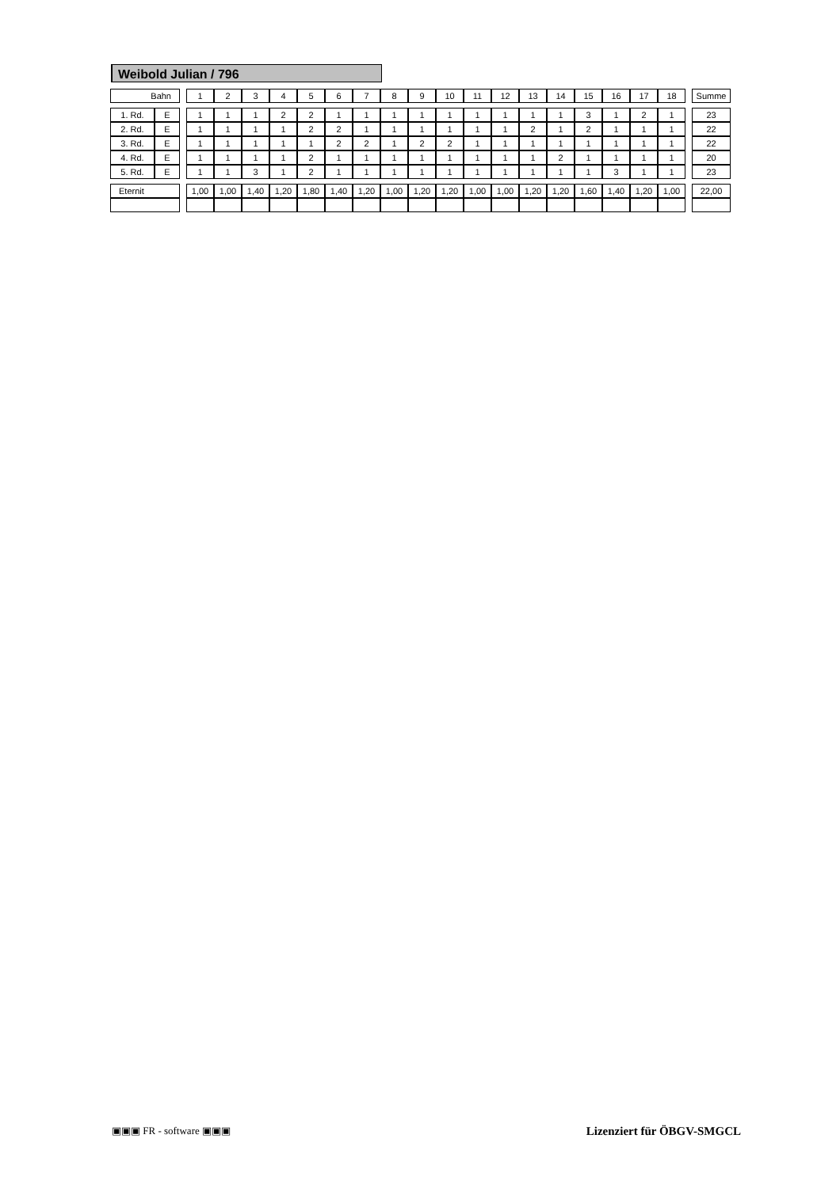Weibold Julian / 796
| Bahn | | | 1 | 2 | 3 | 4 | 5 | 6 | 7 | 8 | 9 | 10 | 11 | 12 | 13 | 14 | 15 | 16 | 17 | 18 | | Summe |
| 1. Rd. | E | | 1 | 1 | 1 | 2 | 2 | 1 | 1 | 1 | 1 | 1 | 1 | 1 | 1 | 1 | 3 | 1 | 2 | 1 | | 23 |
| 2. Rd. | E | | 1 | 1 | 1 | 1 | 2 | 2 | 1 | 1 | 1 | 1 | 1 | 1 | 2 | 1 | 2 | 1 | 1 | 1 | | 22 |
| 3. Rd. | E | | 1 | 1 | 1 | 1 | 1 | 2 | 2 | 1 | 2 | 2 | 1 | 1 | 1 | 1 | 1 | 1 | 1 | 1 | | 22 |
| 4. Rd. | E | | 1 | 1 | 1 | 1 | 2 | 1 | 1 | 1 | 1 | 1 | 1 | 1 | 1 | 2 | 1 | 1 | 1 | 1 | | 20 |
| 5. Rd. | E | | 1 | 1 | 3 | 1 | 2 | 1 | 1 | 1 | 1 | 1 | 1 | 1 | 1 | 1 | 1 | 3 | 1 | 1 | | 23 |
| Eternit | | | 1,00 | 1,00 | 1,40 | 1,20 | 1,80 | 1,40 | 1,20 | 1,00 | 1,20 | 1,20 | 1,00 | 1,00 | 1,20 | 1,20 | 1,60 | 1,40 | 1,20 | 1,00 | | 22,00 |
▣▣▣ FR - software ▣▣▣ Lizenziert für ÖBGV-SMGCL